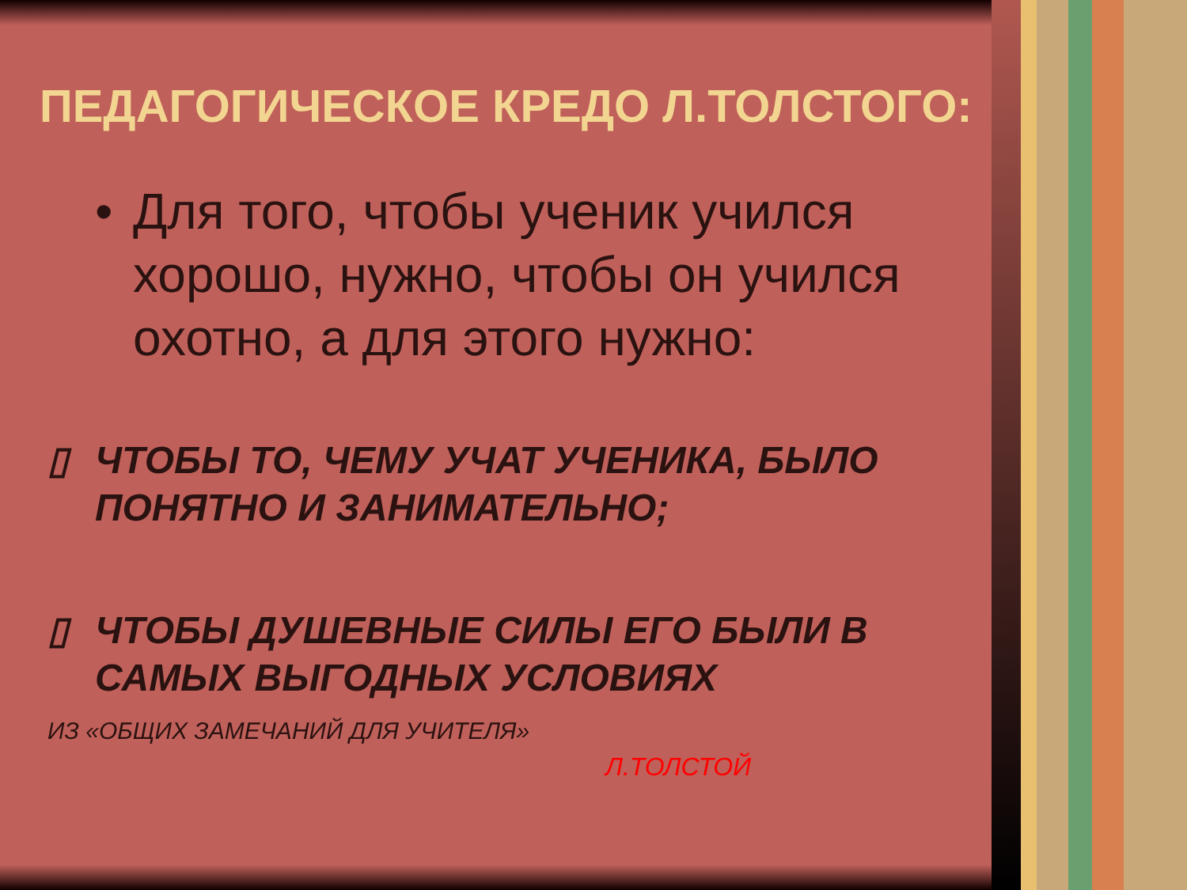ПЕДАГОГИЧЕСКОЕ КРЕДО Л.ТОЛСТОГО:
• Для того, чтобы ученик учился хорошо, нужно, чтобы он учился охотно, а для этого нужно:
▯ ЧТОБЫ ТО, ЧЕМУ УЧАТ УЧЕНИКА, БЫЛО ПОНЯТНО И ЗАНИМАТЕЛЬНО;
▯ ЧТОБЫ ДУШЕВНЫЕ СИЛЫ ЕГО БЫЛИ В САМЫХ ВЫГОДНЫХ УСЛОВИЯХ
ИЗ «ОБЩИХ ЗАМЕЧАНИЙ ДЛЯ УЧИТЕЛЯ»
Л.ТОЛСТОЙ